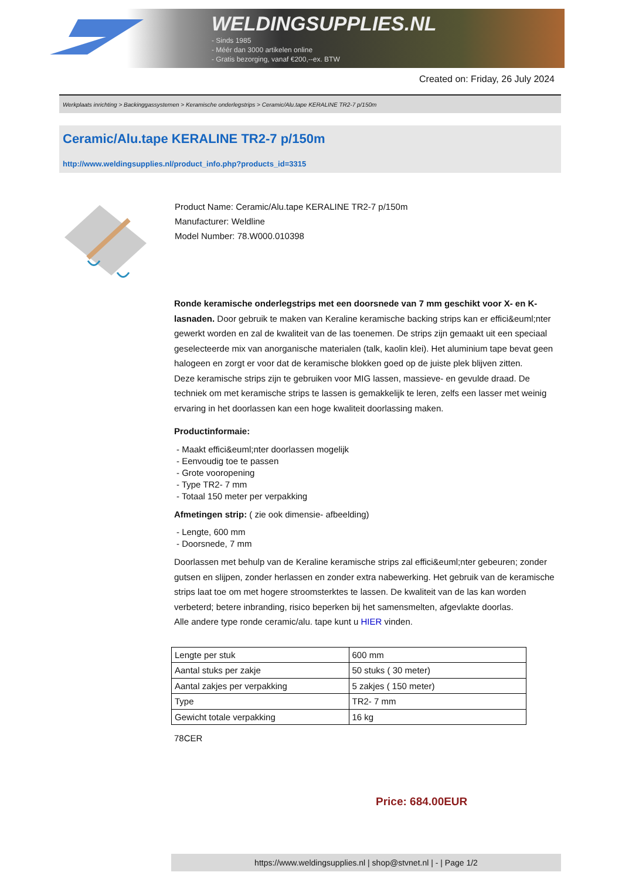WELDINGSUPPLIES.NL
- Sinds 1985
- Méér dan 3000 artikelen online
- Gratis bezorging, vanaf €200,--ex. BTW
Created on: Friday, 26 July 2024
Werkplaats inrichting > Backinggassystemen > Keramische onderlegstrips > Ceramic/Alu.tape KERALINE TR2-7 p/150m
Ceramic/Alu.tape KERALINE TR2-7 p/150m
http://www.weldingsupplies.nl/product_info.php?products_id=3315
Product Name: Ceramic/Alu.tape KERALINE TR2-7 p/150m
Manufacturer: Weldline
Model Number: 78.W000.010398
Ronde keramische onderlegstrips met een doorsnede van 7 mm geschikt voor X- en K- lasnaden. Door gebruik te maken van Keraline keramische backing strips kan er effici&euml;nter gewerkt worden en zal de kwaliteit van de las toenemen. De strips zijn gemaakt uit een speciaal geselecteerde mix van anorganische materialen (talk, kaolin klei). Het aluminium tape bevat geen halogeen en zorgt er voor dat de keramische blokken goed op de juiste plek blijven zitten.
Deze keramische strips zijn te gebruiken voor MIG lassen, massieve- en gevulde draad. De techniek om met keramische strips te lassen is gemakkelijk te leren, zelfs een lasser met weinig ervaring in het doorlassen kan een hoge kwaliteit doorlassing maken.
Productinformaie:
- Maakt effici&euml;nter doorlassen mogelijk
- Eenvoudig toe te passen
- Grote vooropening
- Type TR2- 7 mm
- Totaal 150 meter per verpakking
Afmetingen strip: ( zie ook dimensie- afbeelding)
- Lengte, 600 mm
- Doorsnede, 7 mm
Doorlassen met behulp van de Keraline keramische strips zal effici&euml;nter gebeuren; zonder gutsen en slijpen, zonder herlassen en zonder extra nabewerking. Het gebruik van de keramische strips laat toe om met hogere stroomsterktes te lassen. De kwaliteit van de las kan worden verbeterd; betere inbranding, risico beperken bij het samensmelten, afgevlakte doorlas.
Alle andere type ronde ceramic/alu. tape kunt u HIER vinden.
| Lengte per stuk | 600 mm |
| Aantal stuks per zakje | 50 stuks ( 30 meter) |
| Aantal zakjes per verpakking | 5 zakjes ( 150 meter) |
| Type | TR2- 7 mm |
| Gewicht totale verpakking | 16 kg |
78CER
Price: 684.00EUR
https://www.weldingsupplies.nl | shop@stvnet.nl | - | Page 1/2